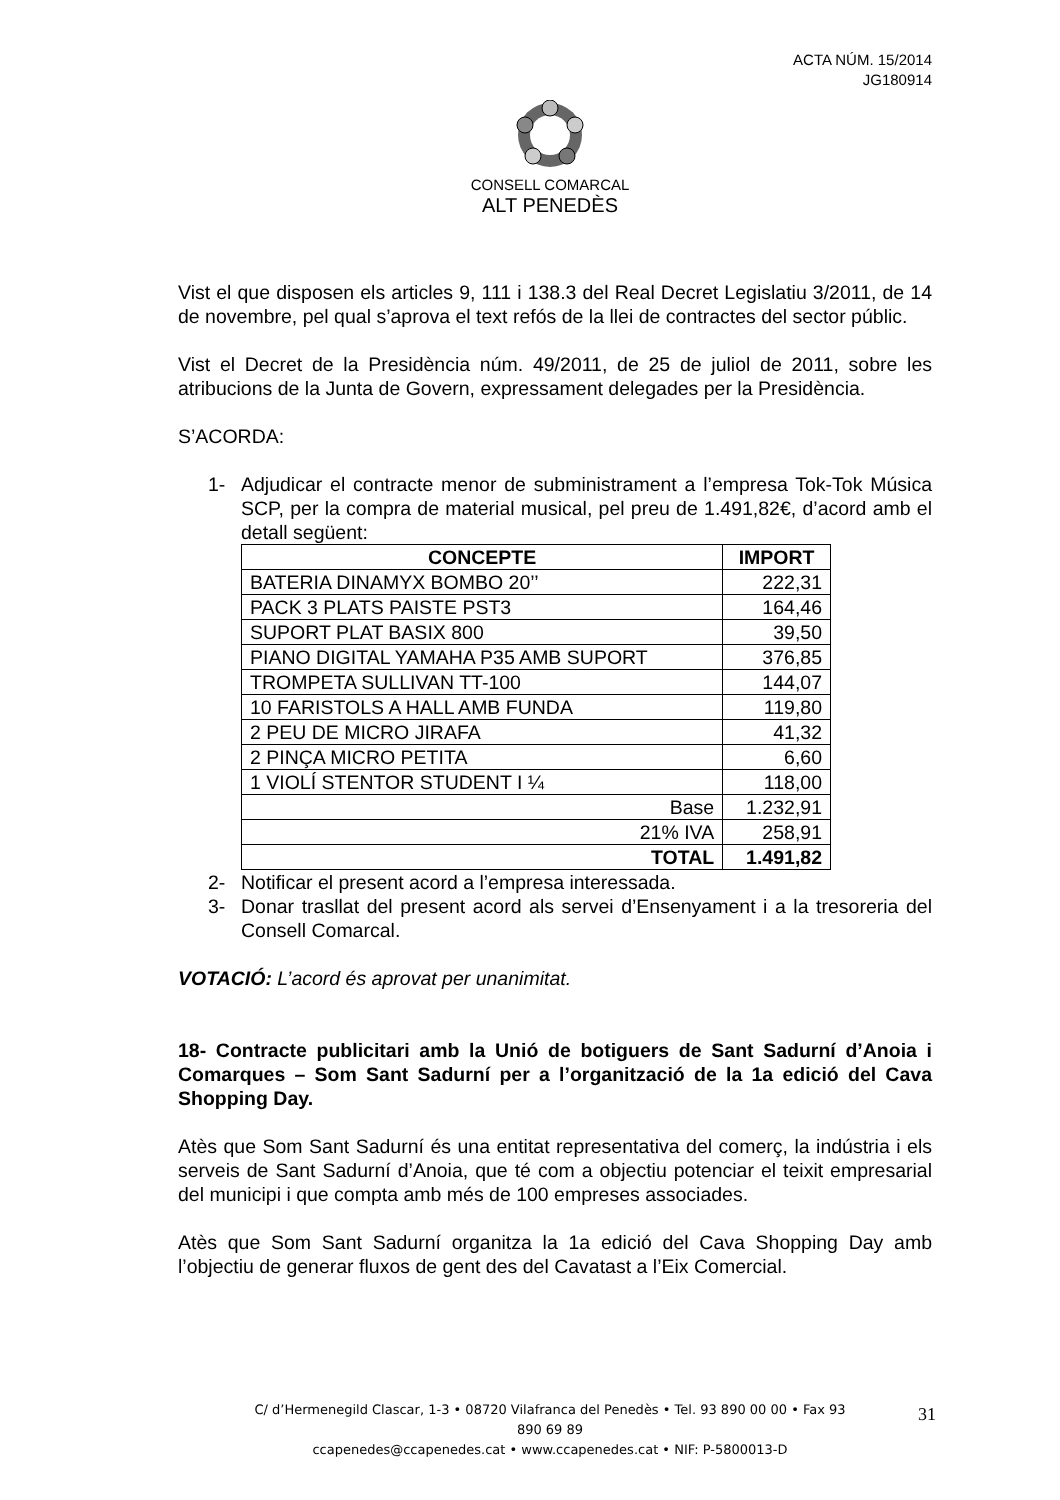ACTA NÚM. 15/2014
JG180914
CONSELL COMARCAL
ALT PENEDÈS
Vist el que disposen els articles 9, 111 i 138.3 del Real Decret Legislatiu 3/2011, de 14 de novembre, pel qual s’aprova el text refós de la llei de contractes del sector públic.
Vist el Decret de la Presidència núm. 49/2011, de 25 de juliol de 2011, sobre les atribucions de la Junta de Govern, expressament delegades per la Presidència.
S’ACORDA:
1- Adjudicar el contracte menor de subministrament a l’empresa Tok-Tok Música SCP, per la compra de material musical, pel preu de 1.491,82€, d’acord amb el detall següent:
| CONCEPTE | IMPORT |
| --- | --- |
| BATERIA DINAMYX BOMBO 20’’ | 222,31 |
| PACK 3 PLATS PAISTE PST3 | 164,46 |
| SUPORT PLAT BASIX 800 | 39,50 |
| PIANO DIGITAL YAMAHA P35 AMB SUPORT | 376,85 |
| TROMPETA SULLIVAN TT-100 | 144,07 |
| 10 FARISTOLS A HALL AMB FUNDA | 119,80 |
| 2 PEU DE MICRO JIRAFA | 41,32 |
| 2 PINÇA MICRO PETITA | 6,60 |
| 1 VIOLÍ STENTOR STUDENT I ¼ | 118,00 |
| Base | 1.232,91 |
| 21% IVA | 258,91 |
| TOTAL | 1.491,82 |
2- Notificar el present acord a l’empresa interessada.
3- Donar trasllat del present acord als servei d’Ensenyament i a la tresoreria del Consell Comarcal.
VOTACIÓ: L’acord és aprovat per unanimitat.
18- Contracte publicitari amb la Unió de botiguers de Sant Sadurní d’Anoia i Comarques – Som Sant Sadurní per a l’organització de la 1a edició del Cava Shopping Day.
Atès que Som Sant Sadurní és una entitat representativa del comerç, la indústria i els serveis de Sant Sadurní d’Anoia, que té com a objectiu potenciar el teixit empresarial del municipi i que compta amb més de 100 empreses associades.
Atès que Som Sant Sadurní organitza la 1a edició del Cava Shopping Day amb l’objectiu de generar fluxos de gent des del Cavatast a l’Eix Comercial.
C/ d’Hermenegild Clascar, 1-3 • 08720 Vilafranca del Penedès • Tel. 93 890 00 00 • Fax 93 890 69 89
ccapenedes@ccapenedes.cat • www.ccapenedes.cat • NIF: P-5800013-D
31